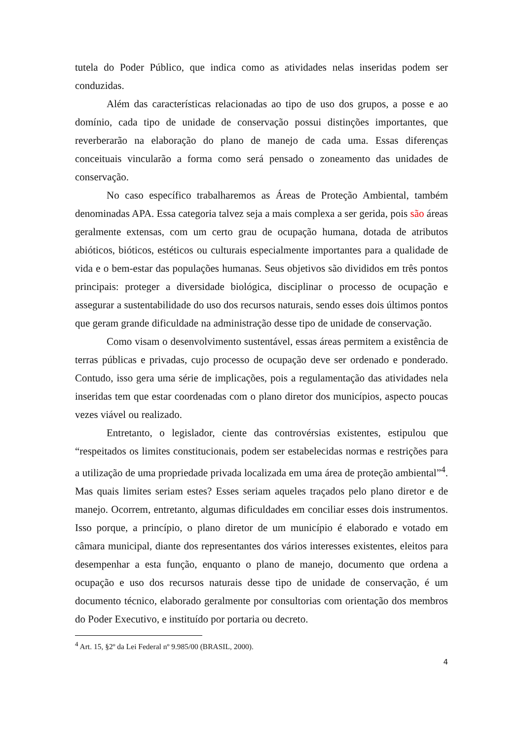tutela do Poder Público, que indica como as atividades nelas inseridas podem ser conduzidas.
Além das características relacionadas ao tipo de uso dos grupos, a posse e ao domínio, cada tipo de unidade de conservação possui distinções importantes, que reverberarão na elaboração do plano de manejo de cada uma. Essas diferenças conceituais vincularão a forma como será pensado o zoneamento das unidades de conservação.
No caso específico trabalharemos as Áreas de Proteção Ambiental, também denominadas APA. Essa categoria talvez seja a mais complexa a ser gerida, pois são áreas geralmente extensas, com um certo grau de ocupação humana, dotada de atributos abióticos, bióticos, estéticos ou culturais especialmente importantes para a qualidade de vida e o bem-estar das populações humanas. Seus objetivos são divididos em três pontos principais: proteger a diversidade biológica, disciplinar o processo de ocupação e assegurar a sustentabilidade do uso dos recursos naturais, sendo esses dois últimos pontos que geram grande dificuldade na administração desse tipo de unidade de conservação.
Como visam o desenvolvimento sustentável, essas áreas permitem a existência de terras públicas e privadas, cujo processo de ocupação deve ser ordenado e ponderado. Contudo, isso gera uma série de implicações, pois a regulamentação das atividades nela inseridas tem que estar coordenadas com o plano diretor dos municípios, aspecto poucas vezes viável ou realizado.
Entretanto, o legislador, ciente das controvérsias existentes, estipulou que “respeitados os limites constitucionais, podem ser estabelecidas normas e restrições para a utilização de uma propriedade privada localizada em uma área de proteção ambiental”<sup>4</sup>. Mas quais limites seriam estes? Esses seriam aqueles traçados pelo plano diretor e de manejo. Ocorrem, entretanto, algumas dificuldades em conciliar esses dois instrumentos. Isso porque, a princípio, o plano diretor de um município é elaborado e votado em câmara municipal, diante dos representantes dos vários interesses existentes, eleitos para desempenhar a esta função, enquanto o plano de manejo, documento que ordena a ocupação e uso dos recursos naturais desse tipo de unidade de conservação, é um documento técnico, elaborado geralmente por consultorias com orientação dos membros do Poder Executivo, e instituído por portaria ou decreto.
<sup>4</sup> Art. 15, §2º da Lei Federal nº 9.985/00 (BRASIL, 2000).
4